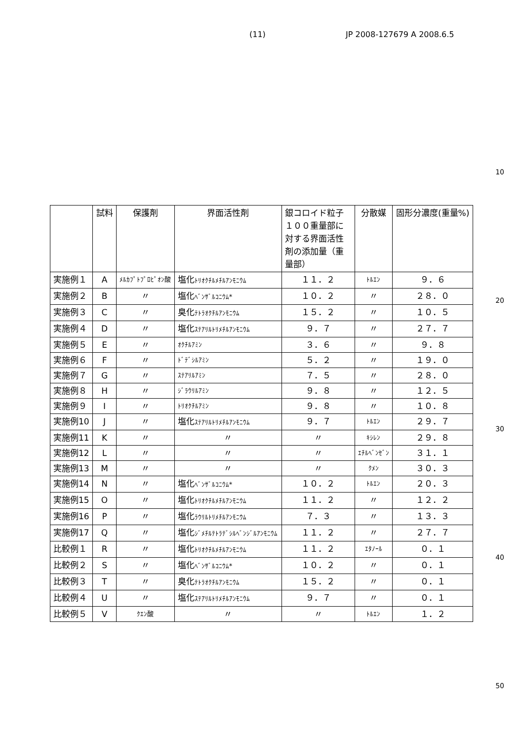(11) JP 2008-127679 A 2008.6.5
10
| | 試料 | 保護剤 | 界面活性剤 | 銀コロイド粒子１００重量部に対する界面活性剤の添加量（重量部） | 分散媒 | 固形分濃度(重量%) |
| --- | --- | --- | --- | --- | --- | --- |
| 実施例１ | A | ﾒﾙｶﾌﾟﾄﾌﾟﾛﾋﾟｵﾝ酸 | 塩化 ﾄﾘｵｸﾁﾙﾒﾁﾙｱﾝﾓﾆｳﾑ | １１．２ | ﾄﾙｴﾝ | ９．６ |
| 実施例２ | B | 〃 | 塩化 ﾍﾞﾝｻﾞﾙｺﾆｳﾑ* | １０．２ | 〃 | ２８．０ |
| 実施例３ | C | 〃 | 臭化 ﾃﾄﾗｵｸﾁﾙｱﾝﾓﾆｳﾑ | １５．２ | 〃 | １０．５ |
| 実施例４ | D | 〃 | 塩化 ｽﾃｱﾘﾙﾄﾘﾒﾁﾙｱﾝﾓﾆｳﾑ | ９．７ | 〃 | ２７．７ |
| 実施例５ | E | 〃 | ｵｸﾁﾙｱﾐﾝ | ３．６ | 〃 | ９．８ |
| 実施例６ | F | 〃 | ﾄﾞﾃﾞｼﾙｱﾐﾝ | ５．２ | 〃 | １９．０ |
| 実施例７ | G | 〃 | ｽﾃｱﾘﾙｱﾐﾝ | ７．５ | 〃 | ２８．０ |
| 実施例８ | H | 〃 | ｼﾞﾗｳﾘﾙｱﾐﾝ | ９．８ | 〃 | １２．５ |
| 実施例９ | I | 〃 | ﾄﾘｵｸﾁﾙｱﾐﾝ | ９．８ | 〃 | １０．８ |
| 実施例10 | J | 〃 | 塩化 ｽﾃｱﾘﾙﾄﾘﾒﾁﾙｱﾝﾓﾆｳﾑ | ９．７ | ﾄﾙｴﾝ | ２９．７ |
| 実施例11 | K | 〃 | 〃 | 〃 | ｷｼﾚﾝ | ２９．８ |
| 実施例12 | L | 〃 | 〃 | 〃 | ｴﾁﾙﾍﾞﾝｾﾞﾝ | ３１．１ |
| 実施例13 | M | 〃 | 〃 | 〃 | ｸﾒﾝ | ３０．３ |
| 実施例14 | N | 〃 | 塩化 ﾍﾞﾝｻﾞﾙｺﾆｳﾑ* | １０．２ | ﾄﾙｴﾝ | ２０．３ |
| 実施例15 | O | 〃 | 塩化 ﾄﾘｵｸﾁﾙﾒﾁﾙｱﾝﾓﾆｳﾑ | １１．２ | 〃 | １２．２ |
| 実施例16 | P | 〃 | 塩化 ﾗｳﾘﾙﾄﾘﾒﾁﾙｱﾝﾓﾆｳﾑ | ７．３ | 〃 | １３．３ |
| 実施例17 | Q | 〃 | 塩化 ｼﾞﾒﾁﾙﾃﾄﾗﾃﾞｼﾙﾍﾞﾝｼﾞﾙｱﾝﾓﾆｳﾑ | １１．２ | 〃 | ２７．７ |
| 比較例１ | R | 〃 | 塩化 ﾄﾘｵｸﾁﾙﾒﾁﾙｱﾝﾓﾆｳﾑ | １１．２ | ｴﾀﾉｰﾙ | ０．１ |
| 比較例２ | S | 〃 | 塩化 ﾍﾞﾝｻﾞﾙｺﾆｳﾑ* | １０．２ | 〃 | ０．１ |
| 比較例３ | T | 〃 | 臭化 ﾃﾄﾗｵｸﾁﾙｱﾝﾓﾆｳﾑ | １５．２ | 〃 | ０．１ |
| 比較例４ | U | 〃 | 塩化 ｽﾃｱﾘﾙﾄﾘﾒﾁﾙｱﾝﾓﾆｳﾑ | ９．７ | 〃 | ０．１ |
| 比較例５ | V | ｸｴﾝ酸 | 〃 | 〃 | ﾄﾙｴﾝ | １．２ |
20
30
40
50